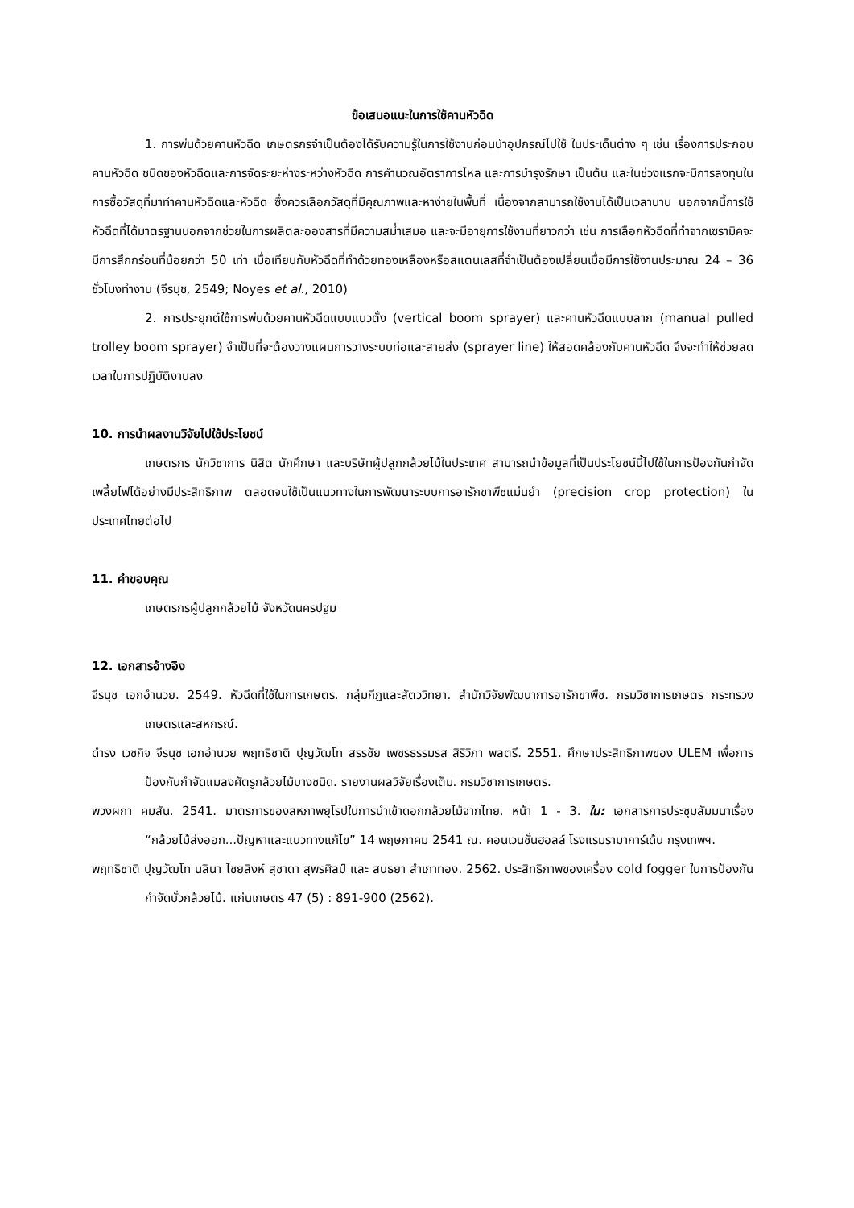ข้อเสนอแนะในการใช้คานหัวฉีด
1. การพ่นด้วยคานหัวฉีด เกษตรกรจำเป็นต้องได้รับความรู้ในการใช้งานก่อนนำอุปกรณ์ไปใช้ ในประเด็นต่าง ๆ เช่น เรื่องการประกอบคานหัวฉีด ชนิดของหัวฉีดและการจัดระยะห่างระหว่างหัวฉีด การคำนวณอัตราการไหล และการบำรุงรักษา เป็นต้น และในช่วงแรกจะมีการลงทุนในการซื้อวัสดุที่มาทำคานหัวฉีดและหัวฉีด ซึ่งควรเลือกวัสดุที่มีคุณภาพและหาง่ายในพื้นที่ เนื่องจากสามารถใช้งานได้เป็นเวลานาน นอกจากนี้การใช้หัวฉีดที่ได้มาตรฐานนอกจากช่วยในการผลิตละอองสารที่มีความสม่ำเสมอ และจะมีอายุการใช้งานที่ยาวกว่า เช่น การเลือกหัวฉีดที่ทำจากเซรามิคจะมีการสึกกร่อนที่น้อยกว่า 50 เท่า เมื่อเทียบกับหัวฉีดที่ทำด้วยทองเหลืองหรือสแตนเลสที่จำเป็นต้องเปลี่ยนเมื่อมีการใช้งานประมาณ 24 – 36 ชั่วโมงทำงาน (จีรนุช, 2549; Noyes et al., 2010)
2. การประยุกต์ใช้การพ่นด้วยคานหัวฉีดแบบแนวตั้ง (vertical boom sprayer) และคานหัวฉีดแบบลาก (manual pulled trolley boom sprayer) จำเป็นที่จะต้องวางแผนการวางระบบท่อและสายส่ง (sprayer line) ให้สอดคล้องกับคานหัวฉีด จึงจะทำให้ช่วยลดเวลาในการปฏิบัติงานลง
10. การนำผลงานวิจัยไปใช้ประโยชน์
เกษตรกร นักวิชาการ นิสิต นักศึกษา และบริษัทผู้ปลูกกล้วยไม้ในประเทศ สามารถนำข้อมูลที่เป็นประโยชน์นี้ไปใช้ในการป้องกันกำจัดเพลี้ยไฟได้อย่างมีประสิทธิภาพ ตลอดจนใช้เป็นแนวทางในการพัฒนาระบบการอารักขาพืชแม่นยำ (precision crop protection) ในประเทศไทยต่อไป
11. คำขอบคุณ
เกษตรกรผู้ปลูกกล้วยไม้ จังหวัดนครปฐม
12. เอกสารอ้างอิง
จีรนุช เอกอำนวย. 2549. หัวฉีดที่ใช้ในการเกษตร. กลุ่มกีฏและสัตววิทยา. สำนักวิจัยพัฒนาการอารักขาพืช. กรมวิชาการเกษตร กระทรวงเกษตรและสหกรณ์.
ดำรง เวชกิจ จีรนุช เอกอำนวย พฤทธิชาติ ปุญวัฒโท สรรชัย เพชรธรรมรส สิริวิภา พลตรี. 2551. ศึกษาประสิทธิภาพของ ULEM เพื่อการป้องกันกำจัดแมลงศัตรูกล้วยไม้บางชนิด. รายงานผลวิจัยเรื่องเต็ม. กรมวิชาการเกษตร.
พวงผกา คมสัน. 2541. มาตรการของสหภาพยุโรปในการนำเข้าดอกกล้วยไม้จากไทย. หน้า 1 - 3. ใน: เอกสารการประชุมสัมมนาเรื่อง “กล้วยไม้ส่งออก...ปัญหาและแนวทางแก้ไข” 14 พฤษภาคม 2541 ณ. คอนเวนชั่นฮอลล์ โรงแรมรามาการ์เด้น กรุงเทพฯ.
พฤทธิชาติ ปุญวัฒโท นลินา ไชยสิงห์ สุชาดา สุพรศิลป์ และ สนธยา สำเภาทอง. 2562. ประสิทธิภาพของเครื่อง cold fogger ในการป้องกันกำจัดบั่วกล้วยไม้. แก่นเกษตร 47 (5) : 891-900 (2562).